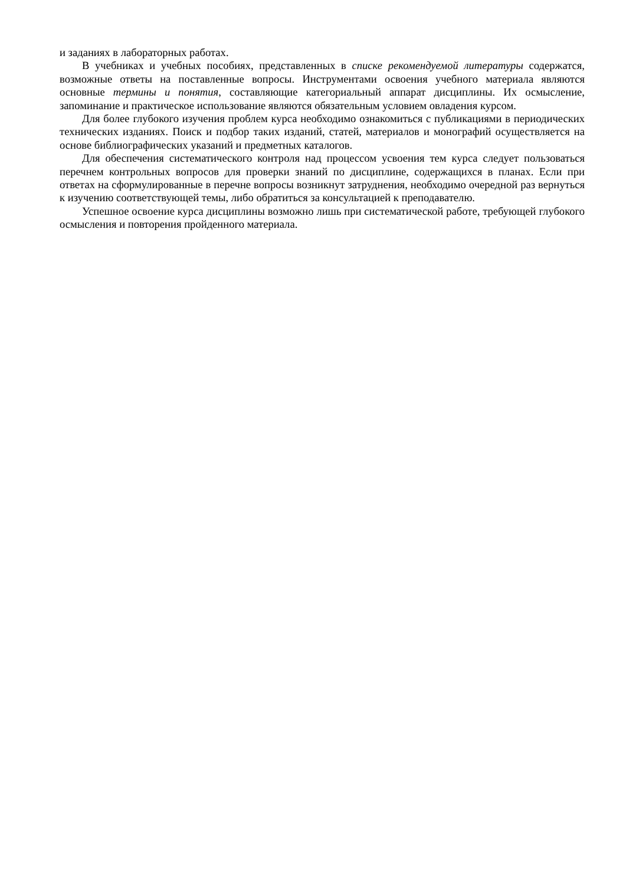и заданиях в лабораторных работах.
В учебниках и учебных пособиях, представленных в списке рекомендуемой литературы содержатся, возможные ответы на поставленные вопросы. Инструментами освоения учебного материала являются основные термины и понятия, составляющие категориальный аппарат дисциплины. Их осмысление, запоминание и практическое использование являются обязательным условием овладения курсом.
Для более глубокого изучения проблем курса необходимо ознакомиться с публикациями в периодических технических изданиях. Поиск и подбор таких изданий, статей, материалов и монографий осуществляется на основе библиографических указаний и предметных каталогов.
Для обеспечения систематического контроля над процессом усвоения тем курса следует пользоваться перечнем контрольных вопросов для проверки знаний по дисциплине, содержащихся в планах. Если при ответах на сформулированные в перечне вопросы возникнут затруднения, необходимо очередной раз вернуться к изучению соответствующей темы, либо обратиться за консультацией к преподавателю.
Успешное освоение курса дисциплины возможно лишь при систематической работе, требующей глубокого осмысления и повторения пройденного материала.